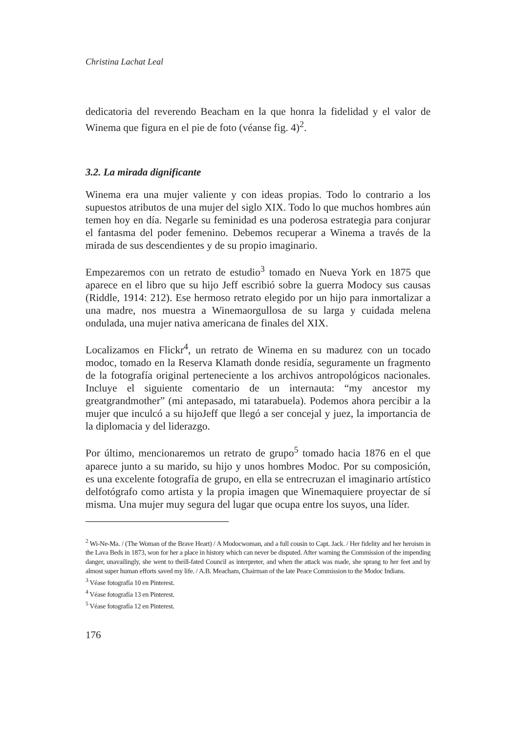Christina Lachat Leal
dedicatoria del reverendo Beacham en la que honra la fidelidad y el valor de Winema que figura en el pie de foto (véanse fig. 4)<sup>2</sup>.
3.2. La mirada dignificante
Winema era una mujer valiente y con ideas propias. Todo lo contrario a los supuestos atributos de una mujer del siglo XIX. Todo lo que muchos hombres aún temen hoy en día. Negarle su feminidad es una poderosa estrategia para conjurar el fantasma del poder femenino. Debemos recuperar a Winema a través de la mirada de sus descendientes y de su propio imaginario.
Empezaremos con un retrato de estudio<sup>3</sup> tomado en Nueva York en 1875 que aparece en el libro que su hijo Jeff escribió sobre la guerra Modocy sus causas (Riddle, 1914: 212). Ese hermoso retrato elegido por un hijo para inmortalizar a una madre, nos muestra a Winemaorgullosa de su larga y cuidada melena ondulada, una mujer nativa americana de finales del XIX.
Localizamos en Flickr<sup>4</sup>, un retrato de Winema en su madurez con un tocado modoc, tomado en la Reserva Klamath donde residía, seguramente un fragmento de la fotografía original perteneciente a los archivos antropológicos nacionales. Incluye el siguiente comentario de un internauta: “my ancestor my greatgrandmother” (mi antepasado, mi tatarabuela). Podemos ahora percibir a la mujer que inculcó a su hijoJeff que llegó a ser concejal y juez, la importancia de la diplomacia y del liderazgo.
Por último, mencionaremos un retrato de grupo<sup>5</sup> tomado hacia 1876 en el que aparece junto a su marido, su hijo y unos hombres Modoc. Por su composición, es una excelente fotografía de grupo, en ella se entrecruzan el imaginario artístico delfotógrafo como artista y la propia imagen que Winemaquiere proyectar de sí misma. Una mujer muy segura del lugar que ocupa entre los suyos, una líder.
<sup>2</sup> Wi-Ne-Ma. / (The Woman of the Brave Heart) / A Modocwoman, and a full cousin to Capt. Jack. / Her fidelity and her heroism in the Lava Beds in 1873, won for her a place in history which can never be disputed. After warning the Commission of the impending danger, unavailingly, she went to theill-fated Council as interpreter, and when the attack was made, she sprang to her feet and by almost super human efforts saved my life. / A.B. Meacham, Chairman of the late Peace Commission to the Modoc Indians.
<sup>3</sup> Véase fotografía 10 en Pinterest.
<sup>4</sup> Véase fotografía 13 en Pinterest.
<sup>5</sup> Véase fotografía 12 en Pinterest.
176